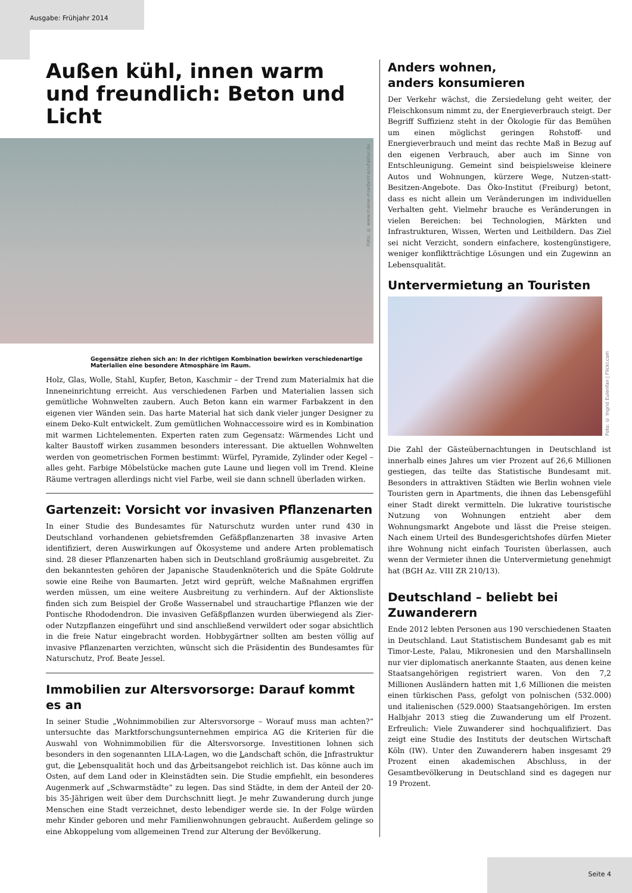Ausgabe: Frühjahr 2014
Außen kühl, innen warm und freundlich: Beton und Licht
Foto: © www.meine-moebelmanufaktur.de
Gegensätze ziehen sich an: In der richtigen Kombination bewirken verschiedenartige Materialien eine besondere Atmosphäre im Raum.
Holz, Glas, Wolle, Stahl, Kupfer, Beton, Kaschmir – der Trend zum Materialmix hat die Inneneinrichtung erreicht. Aus verschiedenen Farben und Materialien lassen sich gemütliche Wohnwelten zaubern. Auch Beton kann ein warmer Farbakzent in den eigenen vier Wänden sein. Das harte Material hat sich dank vieler junger Designer zu einem Deko-Kult entwickelt. Zum gemütlichen Wohnaccessoire wird es in Kombination mit warmen Lichtelementen. Experten raten zum Gegensatz: Wärmendes Licht und kalter Baustoff wirken zusammen besonders interessant. Die aktuellen Wohnwelten werden von geometrischen Formen bestimmt: Würfel, Pyramide, Zylinder oder Kegel – alles geht. Farbige Möbelstücke machen gute Laune und liegen voll im Trend. Kleine Räume vertragen allerdings nicht viel Farbe, weil sie dann schnell überladen wirken.
Gartenzeit: Vorsicht vor invasiven Pflanzenarten
In einer Studie des Bundesamtes für Naturschutz wurden unter rund 430 in Deutschland vorhandenen gebietsfremden Gefäßpflanzenarten 38 invasive Arten identifiziert, deren Auswirkungen auf Ökosysteme und andere Arten problematisch sind. 28 dieser Pflanzenarten haben sich in Deutschland großräumig ausgebreitet. Zu den bekanntesten gehören der Japanische Staudenknöterich und die Späte Goldrute sowie eine Reihe von Baumarten. Jetzt wird geprüft, welche Maßnahmen ergriffen werden müssen, um eine weitere Ausbreitung zu verhindern. Auf der Aktionsliste finden sich zum Beispiel der Große Wassernabel und strauchartige Pflanzen wie der Pontische Rhododendron. Die invasiven Gefäßpflanzen wurden überwiegend als Zier- oder Nutzpflanzen eingeführt und sind anschließend verwildert oder sogar absichtlich in die freie Natur eingebracht worden. Hobbygärtner sollten am besten völlig auf invasive Pflanzenarten verzichten, wünscht sich die Präsidentin des Bundesamtes für Naturschutz, Prof. Beate Jessel.
Immobilien zur Altersvorsorge: Darauf kommt es an
In seiner Studie „Wohnimmobilien zur Altersvorsorge – Worauf muss man achten?“ untersuchte das Marktforschungsunternehmen empirica AG die Kriterien für die Auswahl von Wohnimmobilien für die Altersvorsorge. Investitionen lohnen sich besonders in den sogenannten LILA-Lagen, wo die Landschaft schön, die Infrastruktur gut, die Lebensqualität hoch und das Arbeitsangebot reichlich ist. Das könne auch im Osten, auf dem Land oder in Kleinstädten sein. Die Studie empfiehlt, ein besonderes Augenmerk auf „Schwarmstädte“ zu legen. Das sind Städte, in dem der Anteil der 20- bis 35-Jährigen weit über dem Durchschnitt liegt. Je mehr Zuwanderung durch junge Menschen eine Stadt verzeichnet, desto lebendiger werde sie. In der Folge würden mehr Kinder geboren und mehr Familienwohnungen gebraucht. Außerdem gelinge so eine Abkoppelung vom allgemeinen Trend zur Alterung der Bevölkerung.
Anders wohnen,
anders konsumieren
Der Verkehr wächst, die Zersiedelung geht weiter, der Fleischkonsum nimmt zu, der Energieverbrauch steigt. Der Begriff Suffizienz steht in der Ökologie für das Bemühen um einen möglichst geringen Rohstoff- und Energieverbrauch und meint das rechte Maß in Bezug auf den eigenen Verbrauch, aber auch im Sinne von Entschleunigung. Gemeint sind beispielsweise kleinere Autos und Wohnungen, kürzere Wege, Nutzen-statt-Besitzen-Angebote. Das Öko-Institut (Freiburg) betont, dass es nicht allein um Veränderungen im individuellen Verhalten geht. Vielmehr brauche es Veränderungen in vielen Bereichen: bei Technologien, Märkten und Infrastrukturen, Wissen, Werten und Leitbildern. Das Ziel sei nicht Verzicht, sondern einfachere, kostengünstigere, weniger konfliktträchtige Lösungen und ein Zugewinn an Lebensqualität.
Untervermietung an Touristen
Foto: © Ingrid Eulenfan | Flickr.com
Die Zahl der Gästeübernachtungen in Deutschland ist innerhalb eines Jahres um vier Prozent auf 26,6 Millionen gestiegen, das teilte das Statistische Bundesamt mit. Besonders in attraktiven Städten wie Berlin wohnen viele Touristen gern in Apartments, die ihnen das Lebensgefühl einer Stadt direkt vermitteln. Die lukrative touristische Nutzung von Wohnungen entzieht aber dem Wohnungsmarkt Angebote und lässt die Preise steigen. Nach einem Urteil des Bundesgerichtshofes dürfen Mieter ihre Wohnung nicht einfach Touristen überlassen, auch wenn der Vermieter ihnen die Untervermietung genehmigt hat (BGH Az. VIII ZR 210/13).
Deutschland – beliebt bei Zuwanderern
Ende 2012 lebten Personen aus 190 verschiedenen Staaten in Deutschland. Laut Statistischem Bundesamt gab es mit Timor-Leste, Palau, Mikronesien und den Marshallinseln nur vier diplomatisch anerkannte Staaten, aus denen keine Staatsangehörigen registriert waren. Von den 7,2 Millionen Ausländern hatten mit 1,6 Millionen die meisten einen türkischen Pass, gefolgt von polnischen (532.000) und italienischen (529.000) Staatsangehörigen. Im ersten Halbjahr 2013 stieg die Zuwanderung um elf Prozent. Erfreulich: Viele Zuwanderer sind hochqualifiziert. Das zeigt eine Studie des Instituts der deutschen Wirtschaft Köln (IW). Unter den Zuwanderern haben insgesamt 29 Prozent einen akademischen Abschluss, in der Gesamtbevölkerung in Deutschland sind es dagegen nur 19 Prozent.
Seite 4